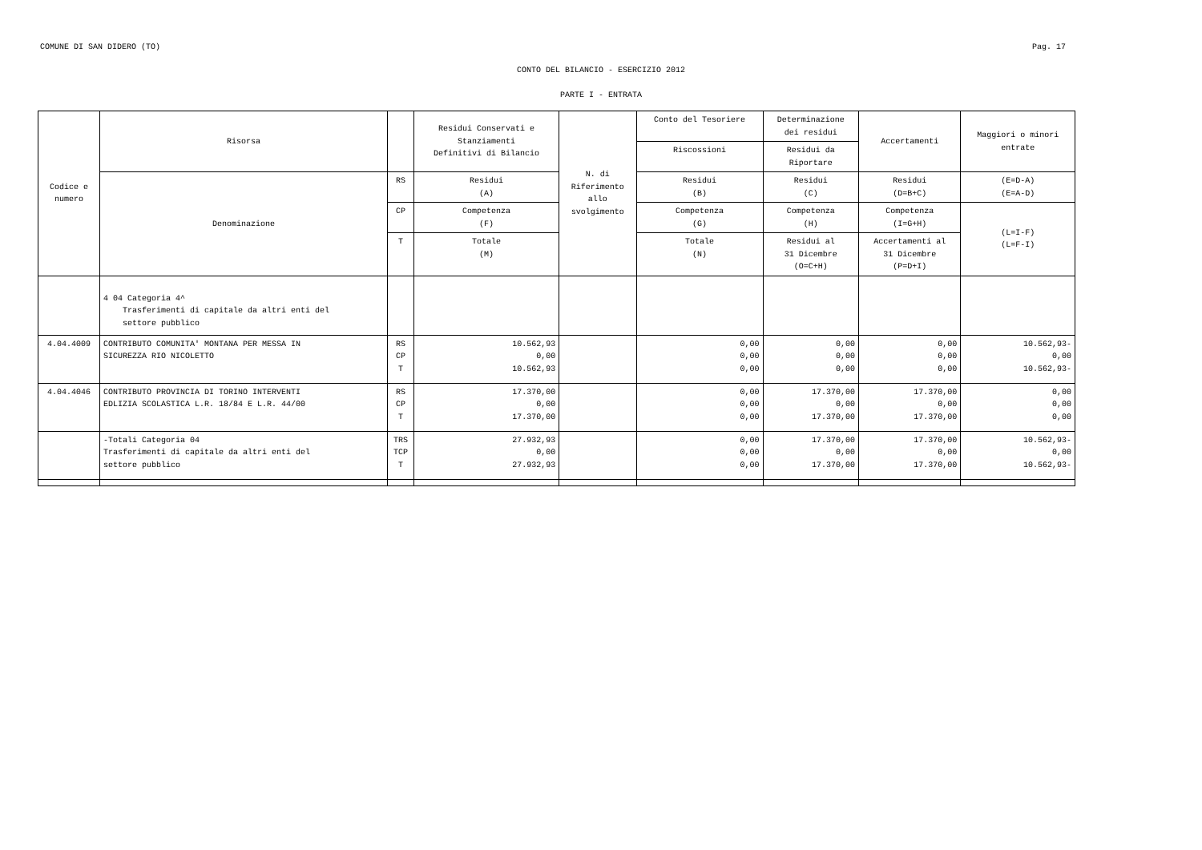COMUNE DI SAN DIDERO (TO) Pag. 17
CONTO DEL BILANCIO - ESERCIZIO 2012
PARTE I - ENTRATA
| Codice e numero | Risorsa | | Residui Conservati e Stanziamenti Definitivi di Bilancio | N. di Riferimento allo svolgimento | Conto del Tesoriere | Determinazione dei residui | Accertamenti | Maggiori o minori entrate |
| --- | --- | --- | --- | --- | --- | --- | --- | --- |
| | | | | | Riscossioni | Residui da Riportare | | |
| | Denominazione | RS | Residui (A) | | Residui (B) | Residui (C) | Residui (D=B+C) | (E=D-A) (E=A-D) |
| | | CP | Competenza (F) | | Competenza (G) | Competenza (H) | Competenza (I=G+H) | (L=I-F) (L=F-I) |
| | | T | Totale (M) | | Totale (N) | Residui al 31 Dicembre (O=C+H) | Accertamenti al 31 Dicembre (P=D+I) | |
| | 4 04 Categoria 4^ Trasferimenti di capitale da altri enti del settore pubblico | | | | | | | |
| 4.04.4009 | CONTRIBUTO COMUNITA' MONTANA PER MESSA IN SICUREZZA RIO NICOLETTO | RS CP T | 10.562,93 0,00 10.562,93 | | 0,00 0,00 0,00 | 0,00 0,00 0,00 | 0,00 0,00 0,00 | 10.562,93- 0,00 10.562,93- |
| 4.04.4046 | CONTRIBUTO PROVINCIA DI TORINO INTERVENTI EDLIZIA SCOLASTICA L.R. 18/84 E L.R. 44/00 | RS CP T | 17.370,00 0,00 17.370,00 | | 0,00 0,00 0,00 | 17.370,00 0,00 17.370,00 | 17.370,00 0,00 17.370,00 | 0,00 0,00 0,00 |
| | -Totali Categoria 04 Trasferimenti di capitale da altri enti del settore pubblico | TRS TCP T | 27.932,93 0,00 27.932,93 | | 0,00 0,00 0,00 | 17.370,00 0,00 17.370,00 | 17.370,00 0,00 17.370,00 | 10.562,93- 0,00 10.562,93- |